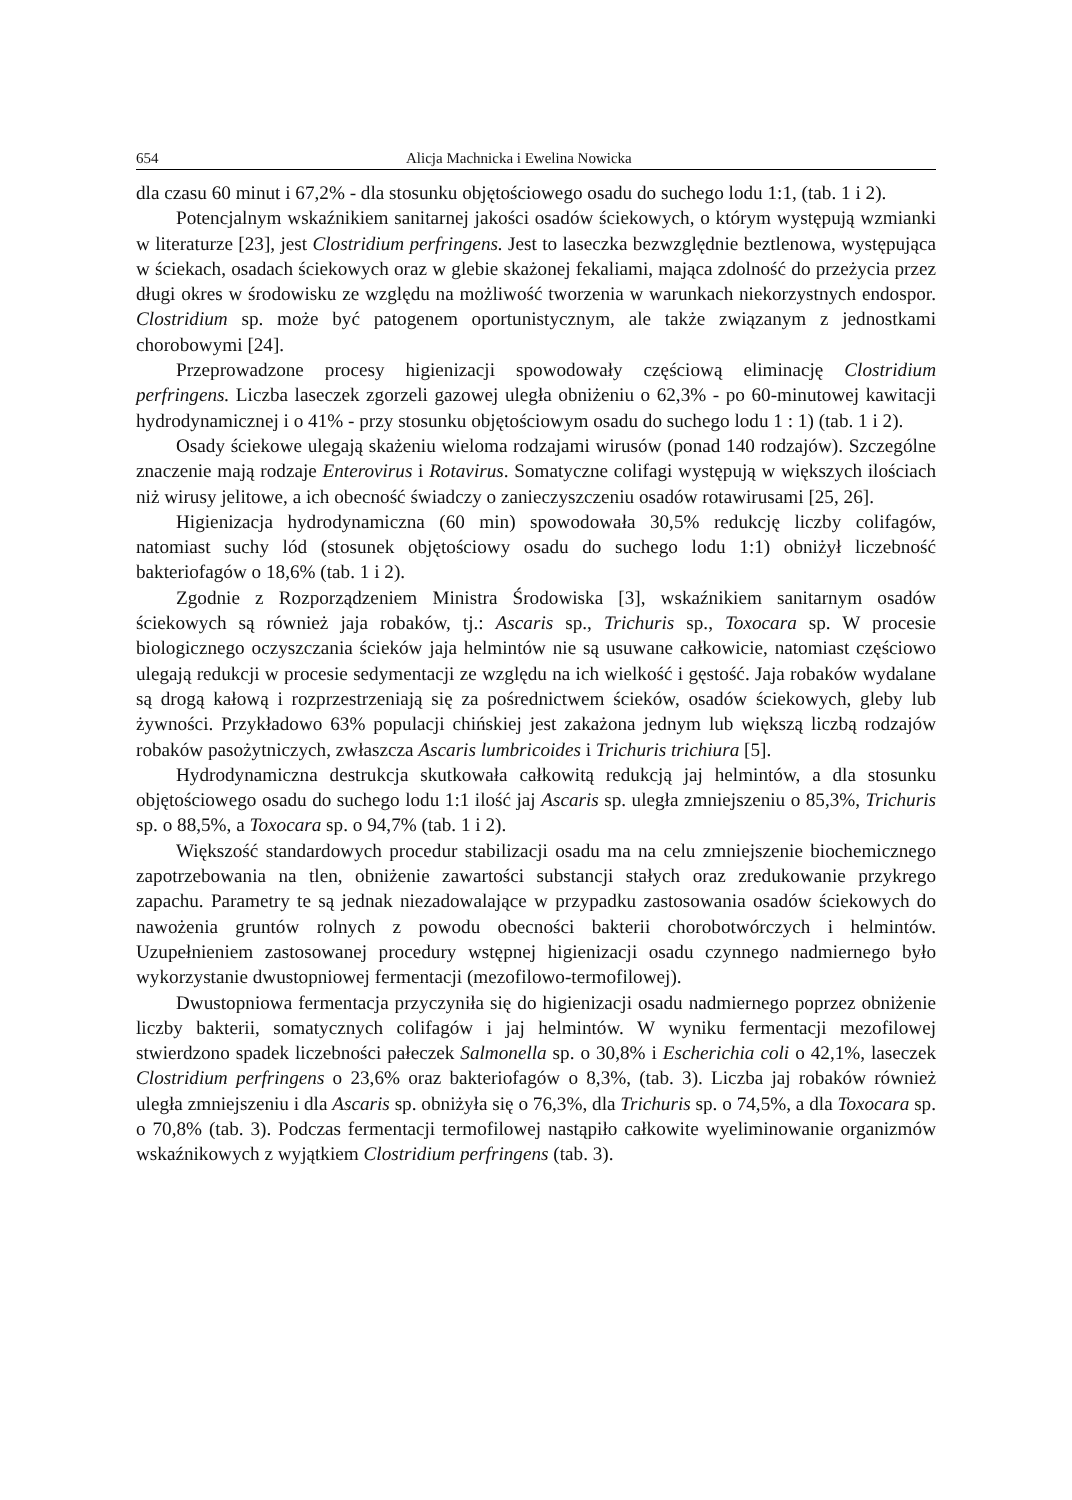654 Alicja Machnicka i Ewelina Nowicka
dla czasu 60 minut i 67,2% - dla stosunku objętościowego osadu do suchego lodu 1:1, (tab. 1 i 2).
Potencjalnym wskaźnikiem sanitarnej jakości osadów ściekowych, o którym występują wzmianki w literaturze [23], jest Clostridium perfringens. Jest to laseczka bezwzględnie beztlenowa, występująca w ściekach, osadach ściekowych oraz w glebie skażonej fekaliami, mająca zdolność do przeżycia przez długi okres w środowisku ze względu na możliwość tworzenia w warunkach niekorzystnych endospor. Clostridium sp. może być patogenem oportunistycznym, ale także związanym z jednostkami chorobowymi [24].
Przeprowadzone procesy higienizacji spowodowały częściową eliminację Clostridium perfringens. Liczba laseczek zgorzeli gazowej uległa obniżeniu o 62,3% - po 60-minutowej kawitacji hydrodynamicznej i o 41% - przy stosunku objętościowym osadu do suchego lodu 1 : 1) (tab. 1 i 2).
Osady ściekowe ulegają skażeniu wieloma rodzajami wirusów (ponad 140 rodzajów). Szczególne znaczenie mają rodzaje Enterovirus i Rotavirus. Somatyczne colifagi występują w większych ilościach niż wirusy jelitowe, a ich obecność świadczy o zanieczyszczeniu osadów rotawirusami [25, 26].
Higienizacja hydrodynamiczna (60 min) spowodowała 30,5% redukcję liczby colifagów, natomiast suchy lód (stosunek objętościowy osadu do suchego lodu 1:1) obniżył liczebność bakteriofagów o 18,6% (tab. 1 i 2).
Zgodnie z Rozporządzeniem Ministra Środowiska [3], wskaźnikiem sanitarnym osadów ściekowych są również jaja robaków, tj.: Ascaris sp., Trichuris sp., Toxocara sp. W procesie biologicznego oczyszczania ścieków jaja helmintów nie są usuwane całkowicie, natomiast częściowo ulegają redukcji w procesie sedymentacji ze względu na ich wielkość i gęstość. Jaja robaków wydalane są drogą kałową i rozprzestrzeniają się za pośrednictwem ścieków, osadów ściekowych, gleby lub żywności. Przykładowo 63% populacji chińskiej jest zakażona jednym lub większą liczbą rodzajów robaków pasożytniczych, zwłaszcza Ascaris lumbricoides i Trichuris trichiura [5].
Hydrodynamiczna destrukcja skutkowała całkowitą redukcją jaj helmintów, a dla stosunku objętościowego osadu do suchego lodu 1:1 ilość jaj Ascaris sp. uległa zmniejszeniu o 85,3%, Trichuris sp. o 88,5%, a Toxocara sp. o 94,7% (tab. 1 i 2).
Większość standardowych procedur stabilizacji osadu ma na celu zmniejszenie biochemicznego zapotrzebowania na tlen, obniżenie zawartości substancji stałych oraz zredukowanie przykrego zapachu. Parametry te są jednak niezadowalające w przypadku zastosowania osadów ściekowych do nawożenia gruntów rolnych z powodu obecności bakterii chorobotwórczych i helmintów. Uzupełnieniem zastosowanej procedury wstępnej higienizacji osadu czynnego nadmiernego było wykorzystanie dwustopniowej fermentacji (mezofilowo-termofilowej).
Dwustopniowa fermentacja przyczyniła się do higienizacji osadu nadmiernego poprzez obniżenie liczby bakterii, somatycznych colifagów i jaj helmintów. W wyniku fermentacji mezofilowej stwierdzono spadek liczebności pałeczek Salmonella sp. o 30,8% i Escherichia coli o 42,1%, laseczek Clostridium perfringens o 23,6% oraz bakteriofagów o 8,3%, (tab. 3). Liczba jaj robaków również uległa zmniejszeniu i dla Ascaris sp. obniżyła się o 76,3%, dla Trichuris sp. o 74,5%, a dla Toxocara sp. o 70,8% (tab. 3). Podczas fermentacji termofilowej nastąpiło całkowite wyeliminowanie organizmów wskaźnikowych z wyjątkiem Clostridium perfringens (tab. 3).